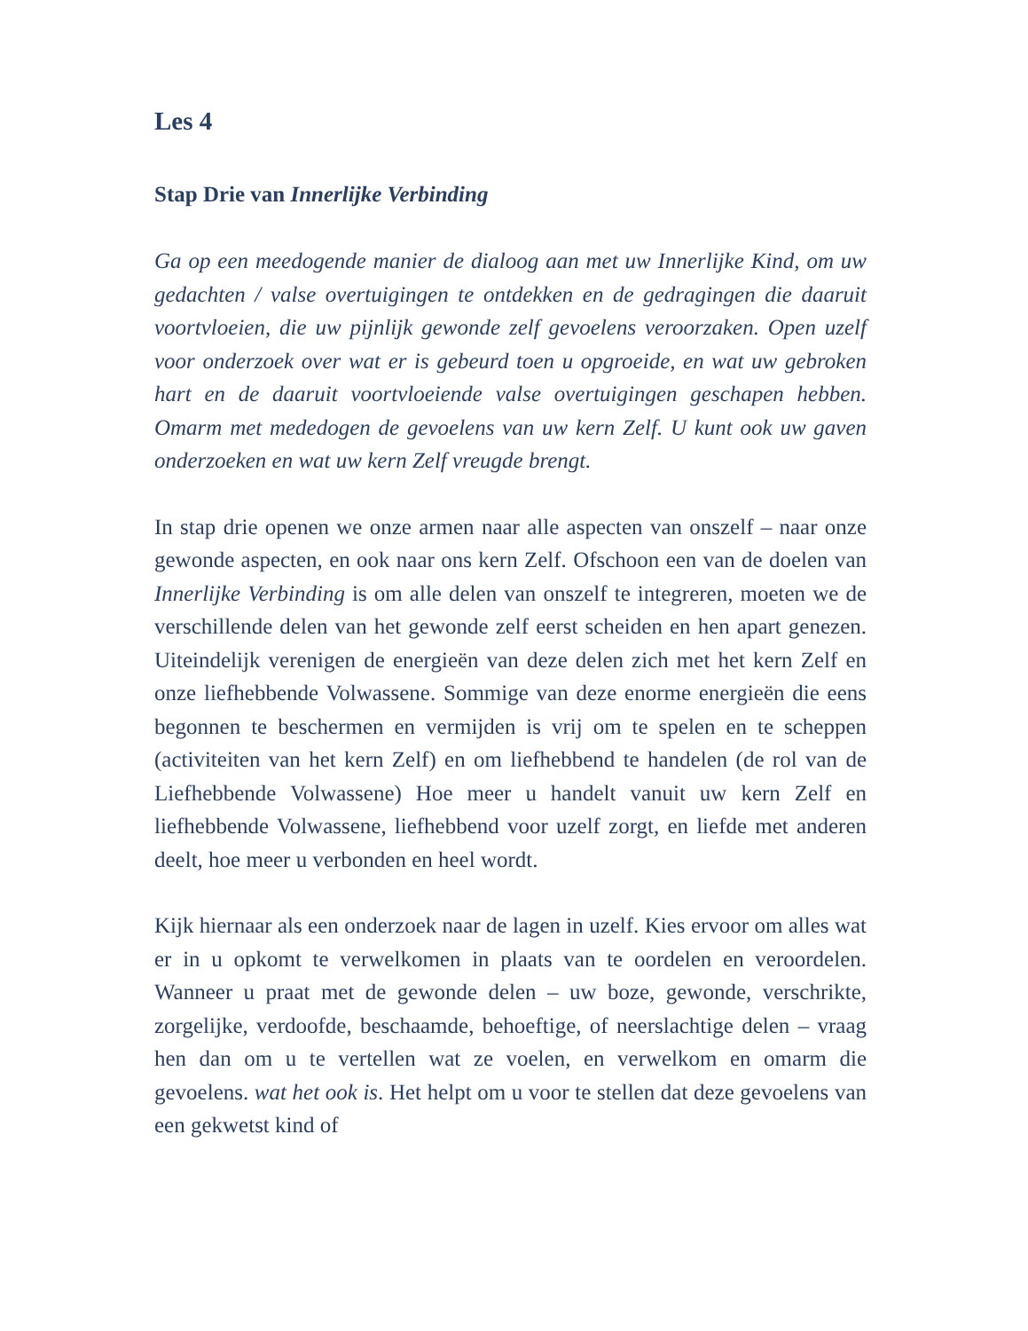Les 4
Stap Drie van Innerlijke Verbinding
Ga op een meedogende manier de dialoog aan met uw Innerlijke Kind, om uw gedachten / valse overtuigingen te ontdekken en de gedragingen die daaruit voortvloeien, die uw pijnlijk gewonde zelf gevoelens veroorzaken. Open uzelf voor onderzoek over wat er is gebeurd toen u opgroeide, en wat uw gebroken hart en de daaruit voortvloeiende valse overtuigingen geschapen hebben. Omarm met mededogen de gevoelens van uw kern Zelf. U kunt ook uw gaven onderzoeken en wat uw kern Zelf vreugde brengt.
In stap drie openen we onze armen naar alle aspecten van onszelf – naar onze gewonde aspecten, en ook naar ons kern Zelf. Ofschoon een van de doelen van Innerlijke Verbinding is om alle delen van onszelf te integreren, moeten we de verschillende delen van het gewonde zelf eerst scheiden en hen apart genezen. Uiteindelijk verenigen de energieën van deze delen zich met het kern Zelf en onze liefhebbende Volwassene. Sommige van deze enorme energieën die eens begonnen te beschermen en vermijden is vrij om te spelen en te scheppen (activiteiten van het kern Zelf) en om liefhebbend te handelen (de rol van de Liefhebbende Volwassene) Hoe meer u handelt vanuit uw kern Zelf en liefhebbende Volwassene, liefhebbend voor uzelf zorgt, en liefde met anderen deelt, hoe meer u verbonden en heel wordt.
Kijk hiernaar als een onderzoek naar de lagen in uzelf. Kies ervoor om alles wat er in u opkomt te verwelkomen in plaats van te oordelen en veroordelen. Wanneer u praat met de gewonde delen – uw boze, gewonde, verschrikte, zorgelijke, verdoofde, beschaamde, behoeftige, of neerslachtige delen – vraag hen dan om u te vertellen wat ze voelen, en verwelkom en omarm die gevoelens. wat het ook is. Het helpt om u voor te stellen dat deze gevoelens van een gekwetst kind of